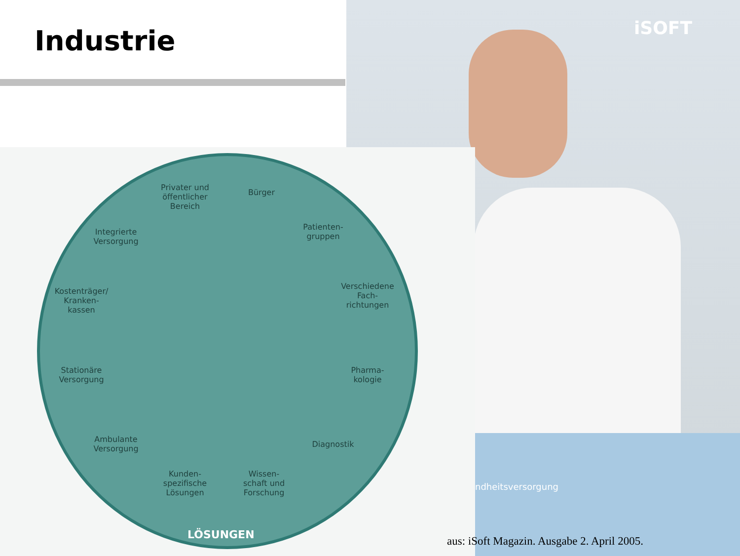Industrie iSOFT
ndheitsversorgung
Privater und öffentlicher Bereich
Bürger
Patienten-gruppen
Verschiedene Fach-richtungen
Pharma-kologie
Diagnostik
Wissen-schaft und Forschung
Kunden-spezifische Lösungen
Ambulante Versorgung
Stationäre Versorgung
Kostenträger/ Kranken-kassen
Integrierte Versorgung
LÖSUNGEN
aus: iSoft Magazin. Ausgabe 2. April 2005.